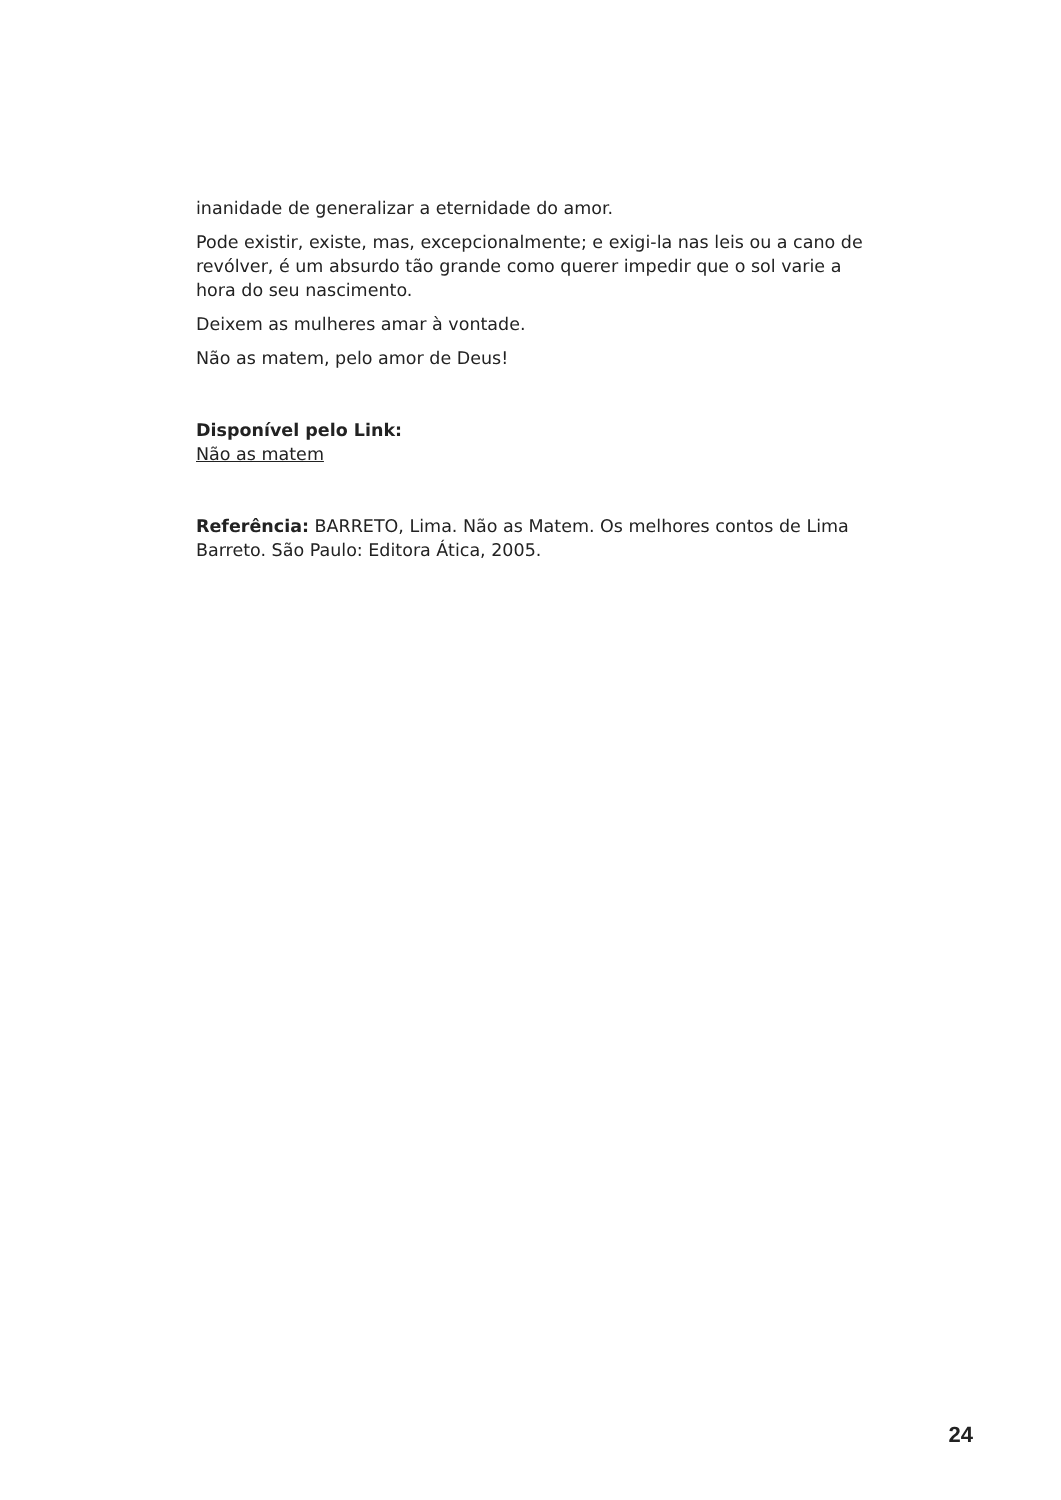inanidade de generalizar a eternidade do amor.
Pode existir, existe, mas, excepcionalmente; e exigi-la nas leis ou a cano de revólver, é um absurdo tão grande como querer impedir que o sol varie a hora do seu nascimento.
Deixem as mulheres amar à vontade.
Não as matem, pelo amor de Deus!
Disponível pelo Link:
Não as matem
Referência: BARRETO, Lima. Não as Matem. Os melhores contos de Lima Barreto. São Paulo: Editora Ática, 2005.
24